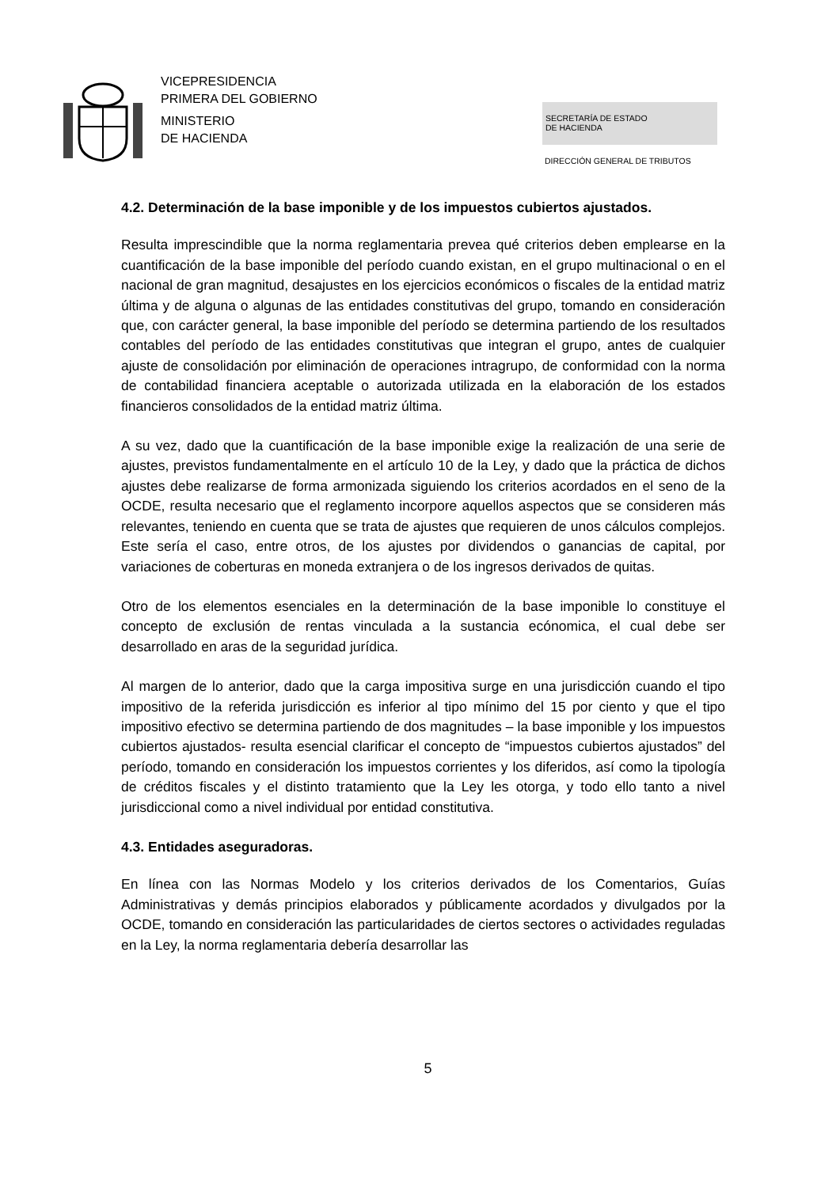VICEPRESIDENCIA
PRIMERA DEL GOBIERNO
MINISTERIO
DE HACIENDA
SECRETARÍA DE ESTADO
DE HACIENDA
DIRECCIÓN GENERAL DE TRIBUTOS
4.2. Determinación de la base imponible y de los impuestos cubiertos ajustados.
Resulta imprescindible que la norma reglamentaria prevea qué criterios deben emplearse en la cuantificación de la base imponible del período cuando existan, en el grupo multinacional o en el nacional de gran magnitud, desajustes en los ejercicios económicos o fiscales de la entidad matriz última y de alguna o algunas de las entidades constitutivas del grupo, tomando en consideración que, con carácter general, la base imponible del período se determina partiendo de los resultados contables del período de las entidades constitutivas que integran el grupo, antes de cualquier ajuste de consolidación por eliminación de operaciones intragrupo, de conformidad con la norma de contabilidad financiera aceptable o autorizada utilizada en la elaboración de los estados financieros consolidados de la entidad matriz última.
A su vez, dado que la cuantificación de la base imponible exige la realización de una serie de ajustes, previstos fundamentalmente en el artículo 10 de la Ley, y dado que la práctica de dichos ajustes debe realizarse de forma armonizada siguiendo los criterios acordados en el seno de la OCDE, resulta necesario que el reglamento incorpore aquellos aspectos que se consideren más relevantes, teniendo en cuenta que se trata de ajustes que requieren de unos cálculos complejos. Este sería el caso, entre otros, de los ajustes por dividendos o ganancias de capital, por variaciones de coberturas en moneda extranjera o de los ingresos derivados de quitas.
Otro de los elementos esenciales en la determinación de la base imponible lo constituye el concepto de exclusión de rentas vinculada a la sustancia ecónomica, el cual debe ser desarrollado en aras de la seguridad jurídica.
Al margen de lo anterior, dado que la carga impositiva surge en una jurisdicción cuando el tipo impositivo de la referida jurisdicción es inferior al tipo mínimo del 15 por ciento y que el tipo impositivo efectivo se determina partiendo de dos magnitudes – la base imponible y los impuestos cubiertos ajustados- resulta esencial clarificar el concepto de “impuestos cubiertos ajustados” del período, tomando en consideración los impuestos corrientes y los diferidos, así como la tipología de créditos fiscales y el distinto tratamiento que la Ley les otorga, y todo ello tanto a nivel jurisdiccional como a nivel individual por entidad constitutiva.
4.3. Entidades aseguradoras.
En línea con las Normas Modelo y los criterios derivados de los Comentarios, Guías Administrativas y demás principios elaborados y públicamente acordados y divulgados por la OCDE, tomando en consideración las particularidades de ciertos sectores o actividades reguladas en la Ley, la norma reglamentaria debería desarrollar las
5